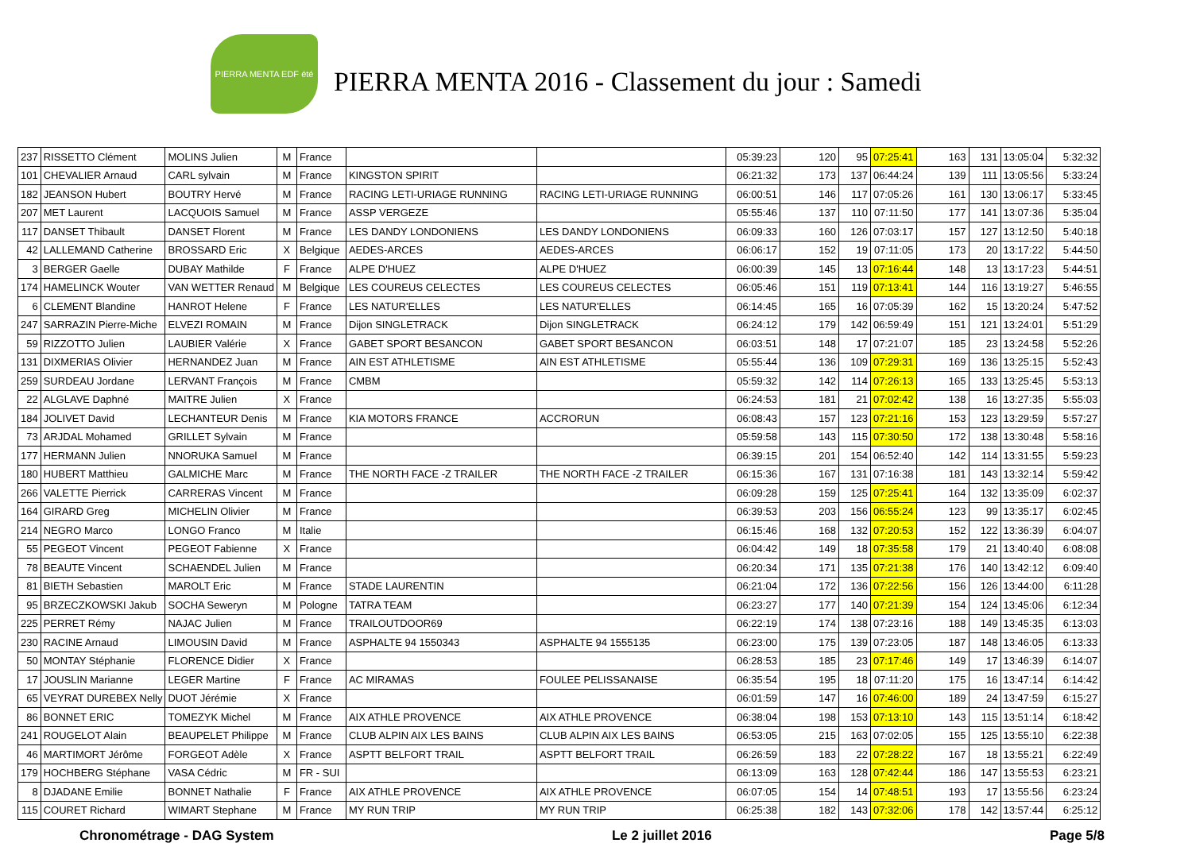PIERRA MENTA EDF été
PIERRA MENTA 2016 - Classement du jour : Samedi
| 237 | RISSETTO Clément | MOLINS Julien | M | France | | | 05:39:23 | 120 | 95 | 07:25:41 | 163 | 131 | 13:05:04 | 5:32:32 |
| 101 | CHEVALIER Arnaud | CARL sylvain | M | France | KINGSTON SPIRIT | | 06:21:32 | 173 | 137 | 06:44:24 | 139 | 111 | 13:05:56 | 5:33:24 |
| 182 | JEANSON Hubert | BOUTRY Hervé | M | France | RACING LETI-URIAGE RUNNING | RACING LETI-URIAGE RUNNING | 06:00:51 | 146 | 117 | 07:05:26 | 161 | 130 | 13:06:17 | 5:33:45 |
| 207 | MET Laurent | LACQUOIS Samuel | M | France | ASSP VERGEZE | | 05:55:46 | 137 | 110 | 07:11:50 | 177 | 141 | 13:07:36 | 5:35:04 |
| 117 | DANSET Thibault | DANSET Florent | M | France | LES DANDY LONDONIENS | LES DANDY LONDONIENS | 06:09:33 | 160 | 126 | 07:03:17 | 157 | 127 | 13:12:50 | 5:40:18 |
| 42 | LALLEMAND Catherine | BROSSARD Eric | X | Belgique | AEDES-ARCES | AEDES-ARCES | 06:06:17 | 152 | 19 | 07:11:05 | 173 | 20 | 13:17:22 | 5:44:50 |
| 3 | BERGER Gaelle | DUBAY Mathilde | F | France | ALPE D'HUEZ | ALPE D'HUEZ | 06:00:39 | 145 | 13 | 07:16:44 | 148 | 13 | 13:17:23 | 5:44:51 |
| 174 | HAMELINCK Wouter | VAN WETTER Renaud | M | Belgique | LES COUREUS CELECTES | LES COUREUS CELECTES | 06:05:46 | 151 | 119 | 07:13:41 | 144 | 116 | 13:19:27 | 5:46:55 |
| 6 | CLEMENT Blandine | HANROT Helene | F | France | LES NATUR'ELLES | LES NATUR'ELLES | 06:14:45 | 165 | 16 | 07:05:39 | 162 | 15 | 13:20:24 | 5:47:52 |
| 247 | SARRAZIN Pierre-Miche | ELVEZI ROMAIN | M | France | Dijon SINGLETRACK | Dijon SINGLETRACK | 06:24:12 | 179 | 142 | 06:59:49 | 151 | 121 | 13:24:01 | 5:51:29 |
| 59 | RIZZOTTO Julien | LAUBIER Valérie | X | France | GABET SPORT BESANCON | GABET SPORT BESANCON | 06:03:51 | 148 | 17 | 07:21:07 | 185 | 23 | 13:24:58 | 5:52:26 |
| 131 | DIXMERIAS Olivier | HERNANDEZ Juan | M | France | AIN EST ATHLETISME | AIN EST ATHLETISME | 05:55:44 | 136 | 109 | 07:29:31 | 169 | 136 | 13:25:15 | 5:52:43 |
| 259 | SURDEAU Jordane | LERVANT François | M | France | CMBM | | 05:59:32 | 142 | 114 | 07:26:13 | 165 | 133 | 13:25:45 | 5:53:13 |
| 22 | ALGLAVE Daphné | MAITRE Julien | X | France | | | 06:24:53 | 181 | 21 | 07:02:42 | 138 | 16 | 13:27:35 | 5:55:03 |
| 184 | JOLIVET David | LECHANTEUR Denis | M | France | KIA MOTORS FRANCE | ACCRORUN | 06:08:43 | 157 | 123 | 07:21:16 | 153 | 123 | 13:29:59 | 5:57:27 |
| 73 | ARJDAL Mohamed | GRILLET Sylvain | M | France | | | 05:59:58 | 143 | 115 | 07:30:50 | 172 | 138 | 13:30:48 | 5:58:16 |
| 177 | HERMANN Julien | NNORUKA Samuel | M | France | | | 06:39:15 | 201 | 154 | 06:52:40 | 142 | 114 | 13:31:55 | 5:59:23 |
| 180 | HUBERT Matthieu | GALMICHE Marc | M | France | THE NORTH FACE -Z TRAILER | THE NORTH FACE -Z TRAILER | 06:15:36 | 167 | 131 | 07:16:38 | 181 | 143 | 13:32:14 | 5:59:42 |
| 266 | VALETTE Pierrick | CARRERAS Vincent | M | France | | | 06:09:28 | 159 | 125 | 07:25:41 | 164 | 132 | 13:35:09 | 6:02:37 |
| 164 | GIRARD Greg | MICHELIN Olivier | M | France | | | 06:39:53 | 203 | 156 | 06:55:24 | 123 | 99 | 13:35:17 | 6:02:45 |
| 214 | NEGRO Marco | LONGO Franco | M | Italie | | | 06:15:46 | 168 | 132 | 07:20:53 | 152 | 122 | 13:36:39 | 6:04:07 |
| 55 | PEGEOT Vincent | PEGEOT Fabienne | X | France | | | 06:04:42 | 149 | 18 | 07:35:58 | 179 | 21 | 13:40:40 | 6:08:08 |
| 78 | BEAUTE Vincent | SCHAENDEL Julien | M | France | | | 06:20:34 | 171 | 135 | 07:21:38 | 176 | 140 | 13:42:12 | 6:09:40 |
| 81 | BIETH Sebastien | MAROLT Eric | M | France | STADE LAURENTIN | | 06:21:04 | 172 | 136 | 07:22:56 | 156 | 126 | 13:44:00 | 6:11:28 |
| 95 | BRZECZKOWSKI Jakub | SOCHA Seweryn | M | Pologne | TATRA TEAM | | 06:23:27 | 177 | 140 | 07:21:39 | 154 | 124 | 13:45:06 | 6:12:34 |
| 225 | PERRET Rémy | NAJAC Julien | M | France | TRAILOUTDOOR69 | | 06:22:19 | 174 | 138 | 07:23:16 | 188 | 149 | 13:45:35 | 6:13:03 |
| 230 | RACINE Arnaud | LIMOUSIN David | M | France | ASPHALTE 94 1550343 | ASPHALTE 94 1555135 | 06:23:00 | 175 | 139 | 07:23:05 | 187 | 148 | 13:46:05 | 6:13:33 |
| 50 | MONTAY Stéphanie | FLORENCE Didier | X | France | | | 06:28:53 | 185 | 23 | 07:17:46 | 149 | 17 | 13:46:39 | 6:14:07 |
| 17 | JOUSLIN Marianne | LEGER Martine | F | France | AC MIRAMAS | FOULEE PELISSANAISE | 06:35:54 | 195 | 18 | 07:11:20 | 175 | 16 | 13:47:14 | 6:14:42 |
| 65 | VEYRAT DUREBEX Nelly | DUOT Jérémie | X | France | | | 06:01:59 | 147 | 16 | 07:46:00 | 189 | 24 | 13:47:59 | 6:15:27 |
| 86 | BONNET ERIC | TOMEZYK Michel | M | France | AIX ATHLE PROVENCE | AIX ATHLE PROVENCE | 06:38:04 | 198 | 153 | 07:13:10 | 143 | 115 | 13:51:14 | 6:18:42 |
| 241 | ROUGELOT Alain | BEAUPELET Philippe | M | France | CLUB ALPIN AIX LES BAINS | CLUB ALPIN AIX LES BAINS | 06:53:05 | 215 | 163 | 07:02:05 | 155 | 125 | 13:55:10 | 6:22:38 |
| 46 | MARTIMORT Jérôme | FORGEOT Adèle | X | France | ASPTT BELFORT TRAIL | ASPTT BELFORT TRAIL | 06:26:59 | 183 | 22 | 07:28:22 | 167 | 18 | 13:55:21 | 6:22:49 |
| 179 | HOCHBERG Stéphane | VASA Cédric | M | FR - SUI | | | 06:13:09 | 163 | 128 | 07:42:44 | 186 | 147 | 13:55:53 | 6:23:21 |
| 8 | DJADANE Emilie | BONNET Nathalie | F | France | AIX ATHLE PROVENCE | AIX ATHLE PROVENCE | 06:07:05 | 154 | 14 | 07:48:51 | 193 | 17 | 13:55:56 | 6:23:24 |
| 115 | COURET Richard | WIMART Stephane | M | France | MY RUN TRIP | MY RUN TRIP | 06:25:38 | 182 | 143 | 07:32:06 | 178 | 142 | 13:57:44 | 6:25:12 |
Chronométrage - DAG System Le 2 juillet 2016 Page 5/8